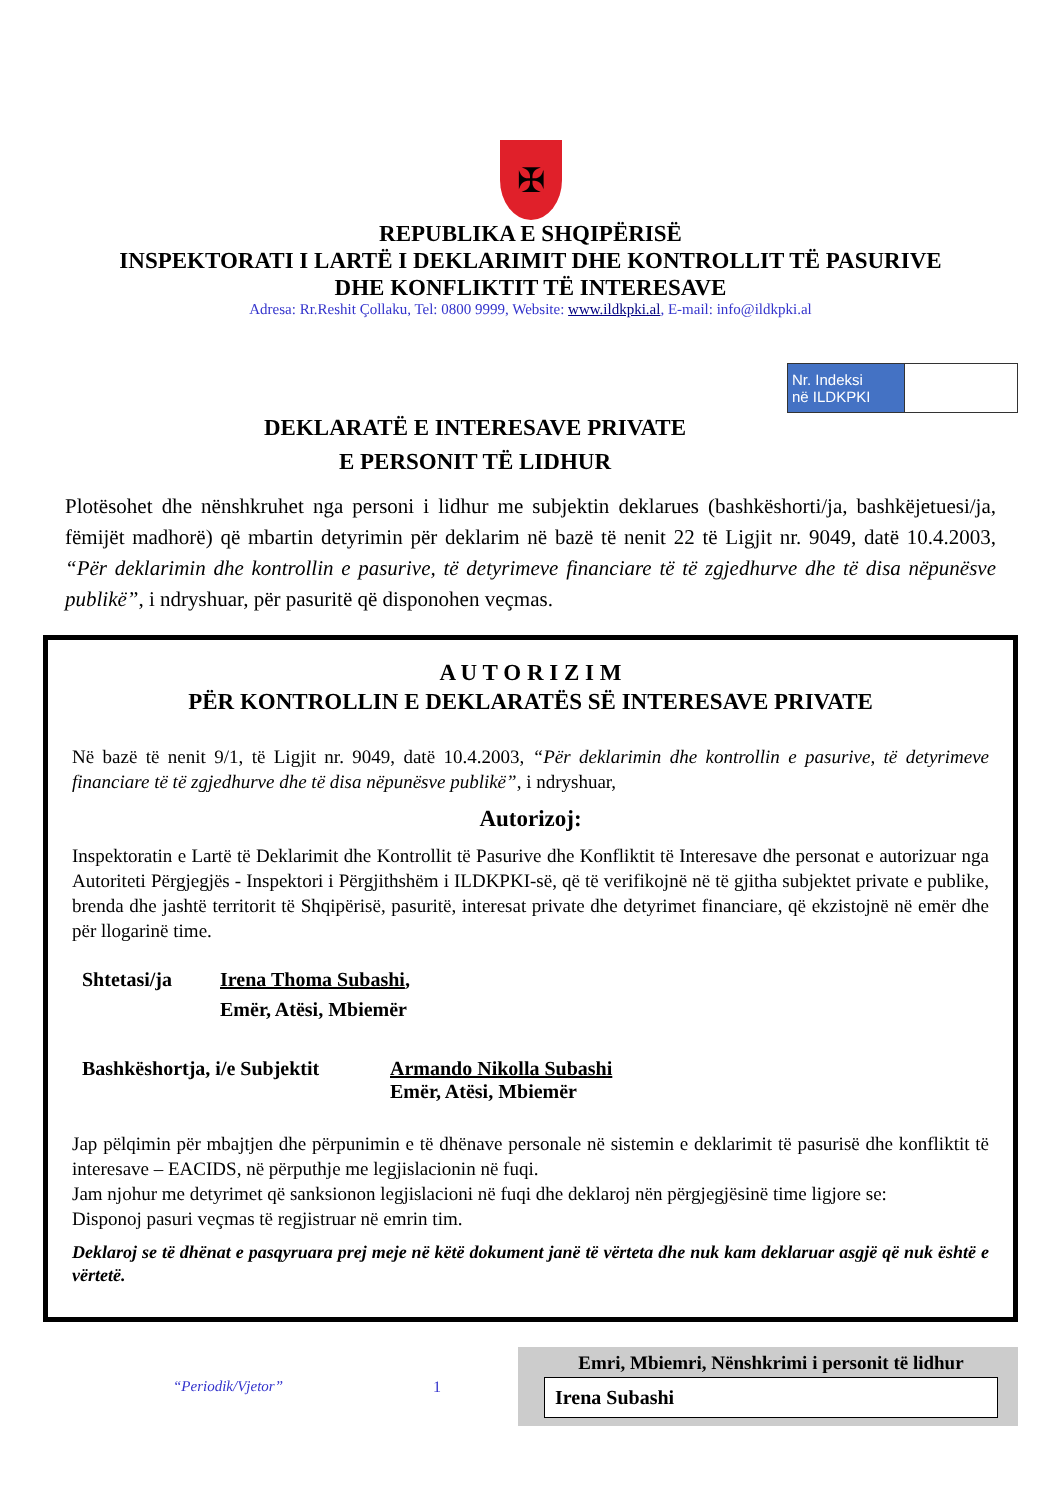✠
REPUBLIKA E SHQIPËRISË
INSPEKTORATI I LARTË I DEKLARIMIT DHE KONTROLLIT TË PASURIVE
DHE KONFLIKTIT TË INTERESAVE
Adresa: Rr.Reshit Çollaku, Tel: 0800 9999, Website: www.ildkpki.al, E-mail: info@ildkpki.al
DEKLARATË E INTERESAVE PRIVATE
E PERSONIT TË LIDHUR
| Nr. Indeksi në ILDKPKI | |
Plotësohet dhe nënshkruhet nga personi i lidhur me subjektin deklarues (bashkëshorti/ja, bashkëjetuesi/ja, fëmijët madhorë) që mbartin detyrimin për deklarim në bazë të nenit 22 të Ligjit nr. 9049, datë 10.4.2003, “Për deklarimin dhe kontrollin e pasurive, të detyrimeve financiare të të zgjedhurve dhe të disa nëpunësve publikë”, i ndryshuar, për pasuritë që disponohen veçmas.
A U T O R I Z I M
PËR KONTROLLIN E DEKLARATËS SË INTERESAVE PRIVATE
Në bazë të nenit 9/1, të Ligjit nr. 9049, datë 10.4.2003, “Për deklarimin dhe kontrollin e pasurive, të detyrimeve financiare të të zgjedhurve dhe të disa nëpunësve publikë”, i ndryshuar,
Autorizoj:
Inspektoratin e Lartë të Deklarimit dhe Kontrollit të Pasurive dhe Konfliktit të Interesave dhe personat e autorizuar nga Autoriteti Përgjegjës - Inspektori i Përgjithshëm i ILDKPKI-së, që të verifikojnë në të gjitha subjektet private e publike, brenda dhe jashtë territorit të Shqipërisë, pasuritë, interesat private dhe detyrimet financiare, që ekzistojnë në emër dhe për llogarinë time.
Shtetasi/ja Irena Thoma Subashi,
Emër, Atësi, Mbiemër
Bashkëshortja, i/e Subjektit
Armando Nikolla Subashi
Emër, Atësi, Mbiemër
Jap pëlqimin për mbajtjen dhe përpunimin e të dhënave personale në sistemin e deklarimit të pasurisë dhe konfliktit të interesave – EACIDS, në përputhje me legjislacionin në fuqi.
Jam njohur me detyrimet që sanksionon legjislacioni në fuqi dhe deklaroj nën përgjegjësinë time ligjore se:
Disponoj pasuri veçmas të regjistruar në emrin tim.
Deklaroj se të dhënat e pasqyruara prej meje në këtë dokument janë të vërteta dhe nuk kam deklaruar asgjë që nuk është e vërtetë.
“Periodik/Vjetor” 1
Emri, Mbiemri, Nënshkrimi i personit të lidhur
Irena Subashi